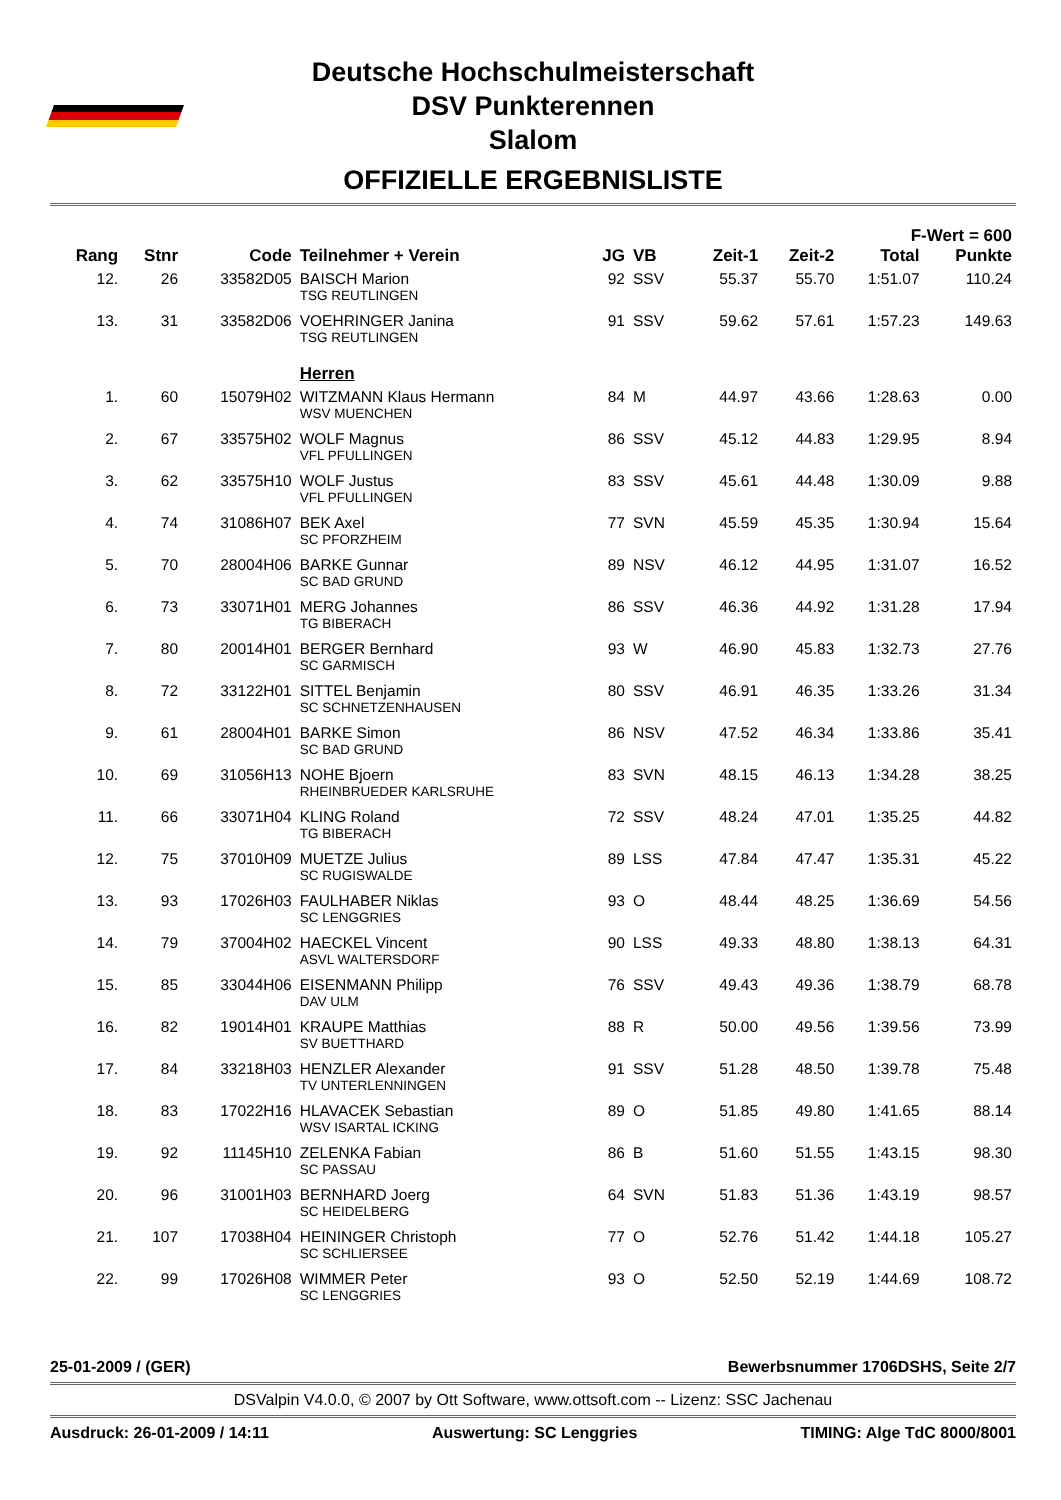Deutsche Hochschulmeisterschaft
DSV Punkterennen
Slalom
OFFIZIELLE ERGEBNISLISTE
| F-Wert = 600 | | | | | | | | | |
| --- | --- | --- | --- | --- | --- | --- | --- | --- | --- |
| Rang | Stnr | Code | Teilnehmer + Verein | JG | VB | Zeit-1 | Zeit-2 | Total | Punkte |
| 12. | 26 | 33582D05 | BAISCH Marion TSG REUTLINGEN | 92 | SSV | 55.37 | 55.70 | 1:51.07 | 110.24 |
| 13. | 31 | 33582D06 | VOEHRINGER Janina TSG REUTLINGEN | 91 | SSV | 59.62 | 57.61 | 1:57.23 | 149.63 |
| | | | Herren | | | | | | |
| 1. | 60 | 15079H02 | WITZMANN Klaus Hermann WSV MUENCHEN | 84 | M | 44.97 | 43.66 | 1:28.63 | 0.00 |
| 2. | 67 | 33575H02 | WOLF Magnus VFL PFULLINGEN | 86 | SSV | 45.12 | 44.83 | 1:29.95 | 8.94 |
| 3. | 62 | 33575H10 | WOLF Justus VFL PFULLINGEN | 83 | SSV | 45.61 | 44.48 | 1:30.09 | 9.88 |
| 4. | 74 | 31086H07 | BEK Axel SC PFORZHEIM | 77 | SVN | 45.59 | 45.35 | 1:30.94 | 15.64 |
| 5. | 70 | 28004H06 | BARKE Gunnar SC BAD GRUND | 89 | NSV | 46.12 | 44.95 | 1:31.07 | 16.52 |
| 6. | 73 | 33071H01 | MERG Johannes TG BIBERACH | 86 | SSV | 46.36 | 44.92 | 1:31.28 | 17.94 |
| 7. | 80 | 20014H01 | BERGER Bernhard SC GARMISCH | 93 | W | 46.90 | 45.83 | 1:32.73 | 27.76 |
| 8. | 72 | 33122H01 | SITTEL Benjamin SC SCHNETZENHAUSEN | 80 | SSV | 46.91 | 46.35 | 1:33.26 | 31.34 |
| 9. | 61 | 28004H01 | BARKE Simon SC BAD GRUND | 86 | NSV | 47.52 | 46.34 | 1:33.86 | 35.41 |
| 10. | 69 | 31056H13 | NOHE Bjoern RHEINBRUEDER KARLSRUHE | 83 | SVN | 48.15 | 46.13 | 1:34.28 | 38.25 |
| 11. | 66 | 33071H04 | KLING Roland TG BIBERACH | 72 | SSV | 48.24 | 47.01 | 1:35.25 | 44.82 |
| 12. | 75 | 37010H09 | MUETZE Julius SC RUGISWALDE | 89 | LSS | 47.84 | 47.47 | 1:35.31 | 45.22 |
| 13. | 93 | 17026H03 | FAULHABER Niklas SC LENGGRIES | 93 | O | 48.44 | 48.25 | 1:36.69 | 54.56 |
| 14. | 79 | 37004H02 | HAECKEL Vincent ASVL WALTERSDORF | 90 | LSS | 49.33 | 48.80 | 1:38.13 | 64.31 |
| 15. | 85 | 33044H06 | EISENMANN Philipp DAV ULM | 76 | SSV | 49.43 | 49.36 | 1:38.79 | 68.78 |
| 16. | 82 | 19014H01 | KRAUPE Matthias SV BUETTHARD | 88 | R | 50.00 | 49.56 | 1:39.56 | 73.99 |
| 17. | 84 | 33218H03 | HENZLER Alexander TV UNTERLENNINGEN | 91 | SSV | 51.28 | 48.50 | 1:39.78 | 75.48 |
| 18. | 83 | 17022H16 | HLAVACEK Sebastian WSV ISARTAL ICKING | 89 | O | 51.85 | 49.80 | 1:41.65 | 88.14 |
| 19. | 92 | 11145H10 | ZELENKA Fabian SC PASSAU | 86 | B | 51.60 | 51.55 | 1:43.15 | 98.30 |
| 20. | 96 | 31001H03 | BERNHARD Joerg SC HEIDELBERG | 64 | SVN | 51.83 | 51.36 | 1:43.19 | 98.57 |
| 21. | 107 | 17038H04 | HEININGER Christoph SC SCHLIERSEE | 77 | O | 52.76 | 51.42 | 1:44.18 | 105.27 |
| 22. | 99 | 17026H08 | WIMMER Peter SC LENGGRIES | 93 | O | 52.50 | 52.19 | 1:44.69 | 108.72 |
25-01-2009 / (GER) Bewerbsnummer 1706DSHS, Seite 2/7
DSValpin V4.0.0, © 2007 by Ott Software, www.ottsoft.com -- Lizenz: SSC Jachenau
Ausdruck: 26-01-2009 / 14:11 Auswertung: SC Lenggries TIMING: Alge TdC 8000/8001